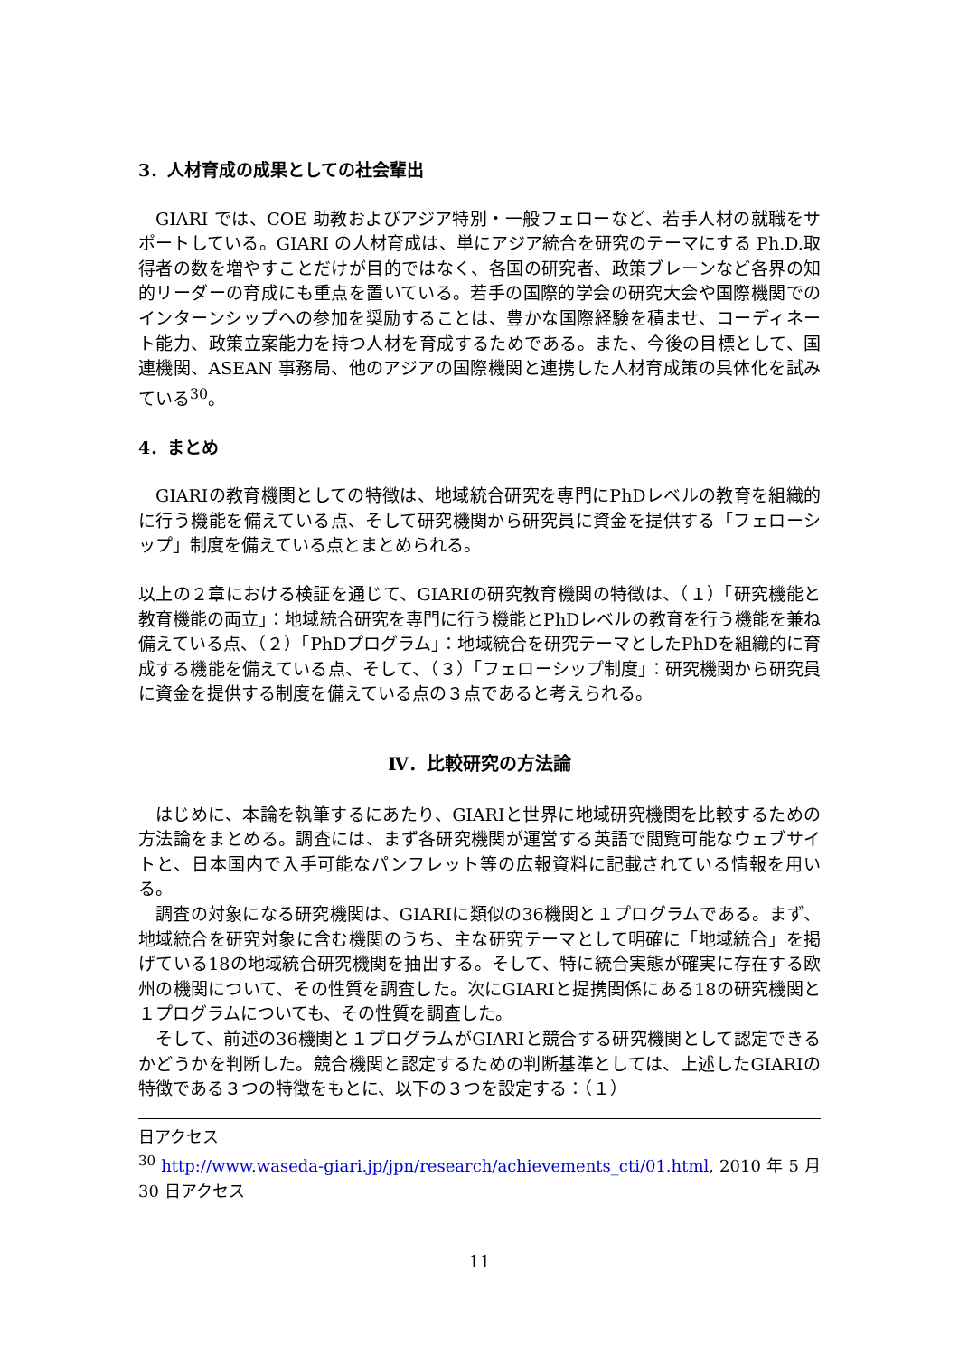3．人材育成の成果としての社会輩出
GIARI では、COE 助教およびアジア特別・一般フェローなど、若手人材の就職をサポートしている。GIARI の人材育成は、単にアジア統合を研究のテーマにする Ph.D.取得者の数を増やすことだけが目的ではなく、各国の研究者、政策ブレーンなど各界の知的リーダーの育成にも重点を置いている。若手の国際的学会の研究大会や国際機関でのインターンシップへの参加を奨励することは、豊かな国際経験を積ませ、コーディネート能力、政策立案能力を持つ人材を育成するためである。また、今後の目標として、国連機関、ASEAN 事務局、他のアジアの国際機関と連携した人材育成策の具体化を試みている<sup>30</sup>。
4．まとめ
GIARIの教育機関としての特徴は、地域統合研究を専門にPhDレベルの教育を組織的に行う機能を備えている点、そして研究機関から研究員に資金を提供する「フェローシップ」制度を備えている点とまとめられる。
以上の２章における検証を通じて、GIARIの研究教育機関の特徴は、（１）「研究機能と教育機能の両立」：地域統合研究を専門に行う機能とPhDレベルの教育を行う機能を兼ね備えている点、（２）「PhDプログラム」：地域統合を研究テーマとしたPhDを組織的に育成する機能を備えている点、そして、（３）「フェローシップ制度」：研究機関から研究員に資金を提供する制度を備えている点の３点であると考えられる。
Ⅳ．比較研究の方法論
はじめに、本論を執筆するにあたり、GIARIと世界に地域研究機関を比較するための方法論をまとめる。調査には、まず各研究機関が運営する英語で閲覧可能なウェブサイトと、日本国内で入手可能なパンフレット等の広報資料に記載されている情報を用いる。
調査の対象になる研究機関は、GIARIに類似の36機関と１プログラムである。まず、地域統合を研究対象に含む機関のうち、主な研究テーマとして明確に「地域統合」を掲げている18の地域統合研究機関を抽出する。そして、特に統合実態が確実に存在する欧州の機関について、その性質を調査した。次にGIARIと提携関係にある18の研究機関と１プログラムについても、その性質を調査した。
そして、前述の36機関と１プログラムがGIARIと競合する研究機関として認定できるかどうかを判断した。競合機関と認定するための判断基準としては、上述したGIARIの特徴である３つの特徴をもとに、以下の３つを設定する：（１）
日アクセス
<sup>30</sup> http://www.waseda-giari.jp/jpn/research/achievements_cti/01.html, 2010 年 5 月 30 日アクセス
11